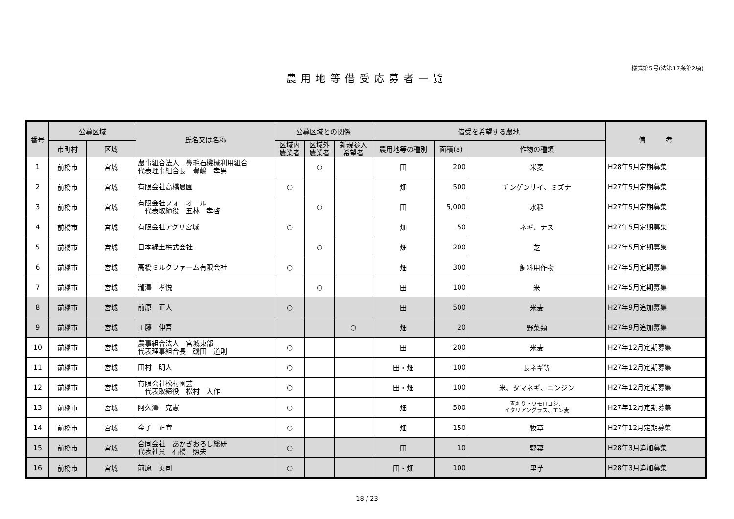様式第5号(法第17条第2項)
農用地等借受応募者一覧
| 番号 | 公募区域 | | 氏名又は名称 | 公募区域との関係 | | | 借受を希望する農地 | | | 備 考 |
| --- | --- | --- | --- | --- | --- | --- | --- | --- | --- | --- |
| | 市町村 | 区域 | | 区域内 農業者 | 区域外 農業者 | 新規参入 希望者 | 農用地等の種別 | 面積(a) | 作物の種類 | |
| 1 | 前橋市 | 宮城 | 農事組合法人 鼻毛石機械利用組合 代表理事組合長 豊嶋 孝男 | | ○ | | 田 | 200 | 米麦 | H28年5月定期募集 |
| 2 | 前橋市 | 宮城 | 有限会社高橋農園 | ○ | | | 畑 | 500 | チンゲンサイ、ミズナ | H27年5月定期募集 |
| 3 | 前橋市 | 宮城 | 有限会社フォーオール 代表取締役 五林 孝啓 | | ○ | | 田 | 5,000 | 水稲 | H27年5月定期募集 |
| 4 | 前橋市 | 宮城 | 有限会社アグリ宮城 | ○ | | | 畑 | 50 | ネギ、ナス | H27年5月定期募集 |
| 5 | 前橋市 | 宮城 | 日本緑土株式会社 | | ○ | | 畑 | 200 | 芝 | H27年5月定期募集 |
| 6 | 前橋市 | 宮城 | 高橋ミルクファーム有限会社 | ○ | | | 畑 | 300 | 飼料用作物 | H27年5月定期募集 |
| 7 | 前橋市 | 宮城 | 瀧澤 孝悦 | | ○ | | 田 | 100 | 米 | H27年5月定期募集 |
| 8 | 前橋市 | 宮城 | 前原 正大 | ○ | | | 田 | 500 | 米麦 | H27年9月追加募集 |
| 9 | 前橋市 | 宮城 | 工藤 伸吾 | | | ○ | 畑 | 20 | 野菜類 | H27年9月追加募集 |
| 10 | 前橋市 | 宮城 | 農事組合法人 宮城東部 代表理事組合長 磯田 道則 | ○ | | | 田 | 200 | 米麦 | H27年12月定期募集 |
| 11 | 前橋市 | 宮城 | 田村 明人 | ○ | | | 田・畑 | 100 | 長ネギ等 | H27年12月定期募集 |
| 12 | 前橋市 | 宮城 | 有限会社松村園芸 代表取締役 松村 大作 | ○ | | | 田・畑 | 100 | 米、タマネギ、ニンジン | H27年12月定期募集 |
| 13 | 前橋市 | 宮城 | 阿久澤 克憲 | ○ | | | 畑 | 500 | 青刈りトウモロコシ、 イタリアングラス、エン麦 | H27年12月定期募集 |
| 14 | 前橋市 | 宮城 | 金子 正宜 | ○ | | | 畑 | 150 | 牧草 | H27年12月定期募集 |
| 15 | 前橋市 | 宮城 | 合同会社 あかぎおろし総研 代表社員 石橋 照夫 | ○ | | | 田 | 10 | 野菜 | H28年3月追加募集 |
| 16 | 前橋市 | 宮城 | 前原 英司 | ○ | | | 田・畑 | 100 | 里芋 | H28年3月追加募集 |
18 / 23